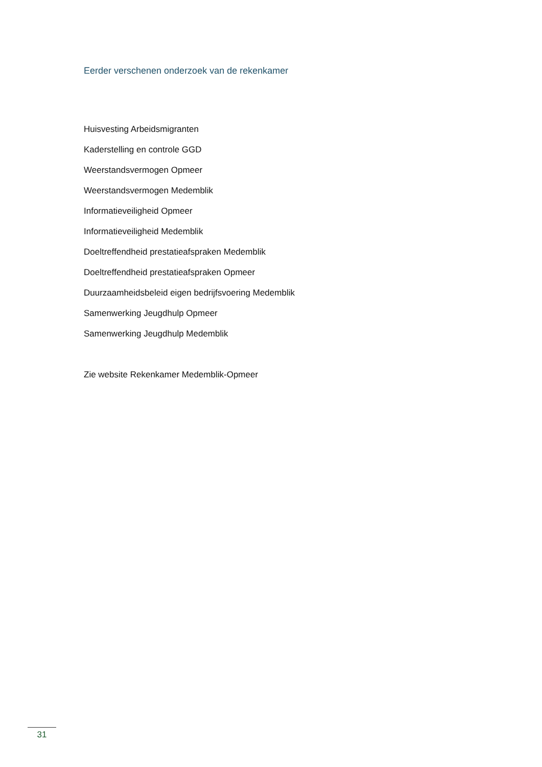Eerder verschenen onderzoek van de rekenkamer
Huisvesting Arbeidsmigranten
Kaderstelling en controle GGD
Weerstandsvermogen Opmeer
Weerstandsvermogen Medemblik
Informatieveiligheid Opmeer
Informatieveiligheid Medemblik
Doeltreffendheid prestatieafspraken Medemblik
Doeltreffendheid prestatieafspraken Opmeer
Duurzaamheidsbeleid eigen bedrijfsvoering Medemblik
Samenwerking Jeugdhulp Opmeer
Samenwerking Jeugdhulp Medemblik
Zie website Rekenkamer Medemblik-Opmeer
31